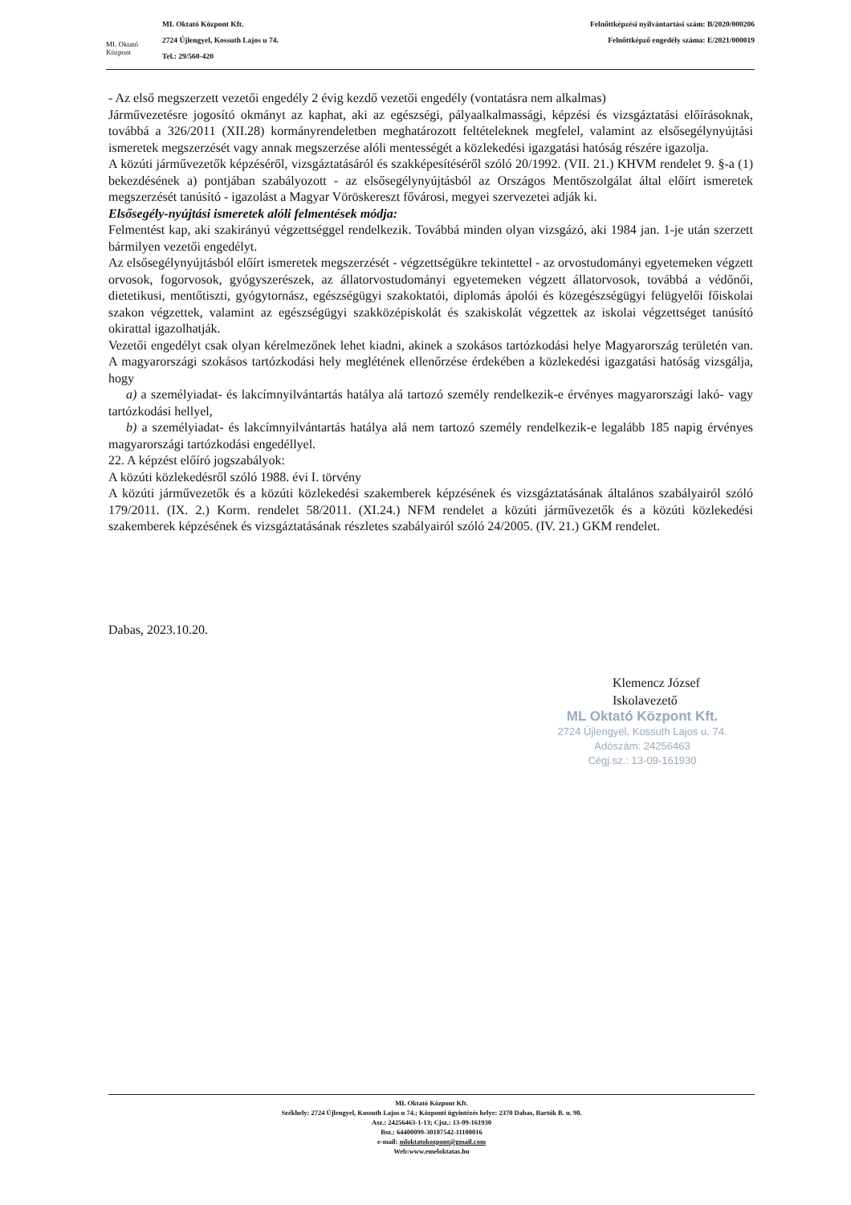ML Oktató Központ
ML Oktató Központ Kft.
2724 Újlengyel, Kossuth Lajos u 74.
Tel.: 29/560-420
Felnőttképzési nyilvántartási szám: B/2020/000206
Felnőttképző engedély száma: E/2021/000019
- Az első megszerzett vezetői engedély 2 évig kezdő vezetői engedély (vontatásra nem alkalmas)
Járművezetésre jogosító okmányt az kaphat, aki az egészségi, pályaalkalmassági, képzési és vizsgáztatási előírásoknak, továbbá a 326/2011 (XII.28) kormányrendeletben meghatározott feltételeknek megfelel, valamint az elsősegélynyújtási ismeretek megszerzését vagy annak megszerzése alóli mentességét a közlekedési igazgatási hatóság részére igazolja.
A közúti járművezetők képzéséről, vizsgáztatásáról és szakképesítéséről szóló 20/1992. (VII. 21.) KHVM rendelet 9. §-a (1) bekezdésének a) pontjában szabályozott - az elsősegélynyújtásból az Országos Mentőszolgálat által előírt ismeretek megszerzését tanúsító - igazolást a Magyar Vöröskereszt fővárosi, megyei szervezetei adják ki.
Elsősegély-nyújtási ismeretek alóli felmentések módja:
Felmentést kap, aki szakirányú végzettséggel rendelkezik. Továbbá minden olyan vizsgázó, aki 1984 jan. 1-je után szerzett bármilyen vezetői engedélyt.
Az elsősegélynyújtásból előírt ismeretek megszerzését - végzettségükre tekintettel - az orvostudományi egyetemeken végzett orvosok, fogorvosok, gyógyszerészek, az állatorvostudományi egyetemeken végzett állatorvosok, továbbá a védőnői, dietetikusi, mentőtiszti, gyógytornász, egészségügyi szakoktatói, diplomás ápolói és közegészségügyi felügyelői főiskolai szakon végzettek, valamint az egészségügyi szakközépiskolát és szakiskolát végzettek az iskolai végzettséget tanúsító okirattal igazolhatják.
Vezetői engedélyt csak olyan kérelmezőnek lehet kiadni, akinek a szokásos tartózkodási helye Magyarország területén van. A magyarországi szokásos tartózkodási hely meglétének ellenőrzése érdekében a közlekedési igazgatási hatóság vizsgálja, hogy
a) a személyiadat- és lakcímnyilvántartás hatálya alá tartozó személy rendelkezik-e érvényes magyarországi lakó- vagy tartózkodási hellyel,
b) a személyiadat- és lakcímnyilvántartás hatálya alá nem tartozó személy rendelkezik-e legalább 185 napig érvényes magyarországi tartózkodási engedéllyel.
22. A képzést előíró jogszabályok:
A közúti közlekedésről szóló 1988. évi I. törvény
A közúti járművezetők és a közúti közlekedési szakemberek képzésének és vizsgáztatásának általános szabályairól szóló 179/2011. (IX. 2.) Korm. rendelet 58/2011. (XI.24.) NFM rendelet a közúti járművezetők és a közúti közlekedési szakemberek képzésének és vizsgáztatásának részletes szabályairól szóló 24/2005. (IV. 21.) GKM rendelet.
Dabas, 2023.10.20.
Klemencz József
Iskolavezető
ML Oktató Központ Kft.
2724 Újlengyel, Kossuth Lajos u. 74.
Adószám: 24256463
Cégj.sz.: 13-09-161930
ML Oktató Központ Kft.
Székhely: 2724 Újlengyel, Kossuth Lajos u 74.; Központi ügyintézés helye: 2370 Dabas, Bartók B. u. 90.
Asz.: 24256463-1-13; Cjsz.: 13-09-161930
Bsz.: 64400099-30107542-11100016
e-mail: mloktatokozpont@gmail.com
Web:www.emeloktatas.hu